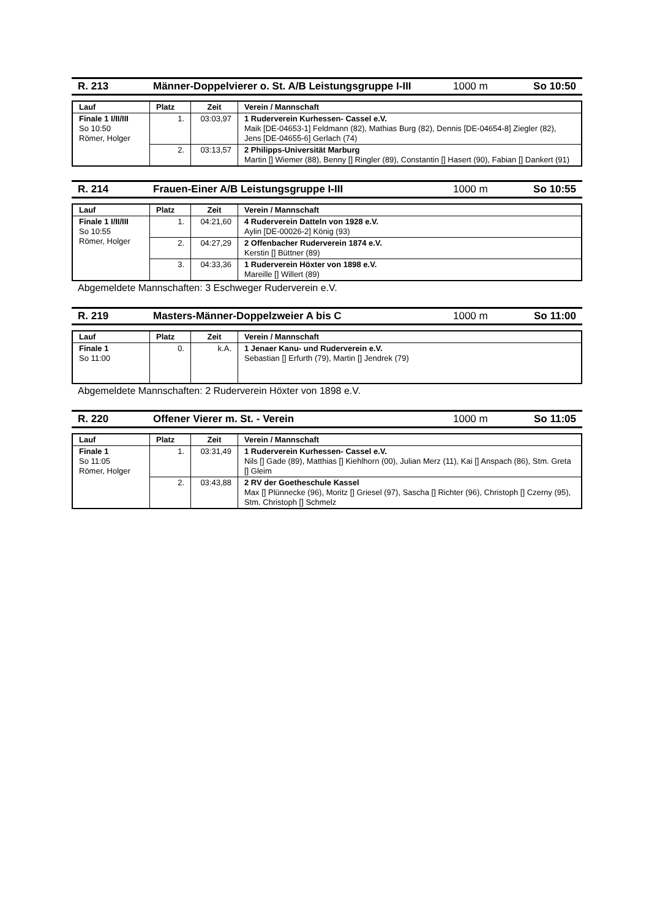R. 213 Männer-Doppelvierer o. St. A/B Leistungsgruppe I-III 1000 m So 10:50
| Lauf | Platz | Zeit | Verein / Mannschaft |
| --- | --- | --- | --- |
| Finale 1 I/II/III So 10:50 Römer, Holger | 1. | 03:03,97 | 1 Ruderverein Kurhessen- Cassel e.V. Maik [DE-04653-1] Feldmann (82), Mathias Burg (82), Dennis [DE-04654-8] Ziegler (82), Jens [DE-04655-6] Gerlach (74) |
| | 2. | 03:13,57 | 2 Philipps-Universität Marburg Martin [] Wiemer (88), Benny [] Ringler (89), Constantin [] Hasert (90), Fabian [] Dankert (91) |
R. 214 Frauen-Einer A/B Leistungsgruppe I-III 1000 m So 10:55
| Lauf | Platz | Zeit | Verein / Mannschaft |
| --- | --- | --- | --- |
| Finale 1 I/II/III So 10:55 Römer, Holger | 1. | 04:21,60 | 4 Ruderverein Datteln von 1928 e.V. Aylin [DE-00026-2] König (93) |
| | 2. | 04:27,29 | 2 Offenbacher Ruderverein 1874 e.V. Kerstin [] Büttner (89) |
| | 3. | 04:33,36 | 1 Ruderverein Höxter von 1898 e.V. Mareille [] Willert (89) |
Abgemeldete Mannschaften: 3 Eschweger Ruderverein e.V.
R. 219 Masters-Männer-Doppelzweier A bis C 1000 m So 11:00
| Lauf | Platz | Zeit | Verein / Mannschaft |
| --- | --- | --- | --- |
| Finale 1 So 11:00 | 0. | k.A. | 1 Jenaer Kanu- und Ruderverein e.V. Sebastian [] Erfurth (79), Martin [] Jendrek (79) |
Abgemeldete Mannschaften: 2 Ruderverein Höxter von 1898 e.V.
R. 220 Offener Vierer m. St. - Verein 1000 m So 11:05
| Lauf | Platz | Zeit | Verein / Mannschaft |
| --- | --- | --- | --- |
| Finale 1 So 11:05 Römer, Holger | 1. | 03:31,49 | 1 Ruderverein Kurhessen- Cassel e.V. Nils [] Gade (89), Matthias [] Kiehlhorn (00), Julian Merz (11), Kai [] Anspach (86), Stm. Greta [] Gleim |
| | 2. | 03:43,88 | 2 RV der Goetheschule Kassel Max [] Plünnecke (96), Moritz [] Griesel (97), Sascha [] Richter (96), Christoph [] Czerny (95), Stm. Christoph [] Schmelz |